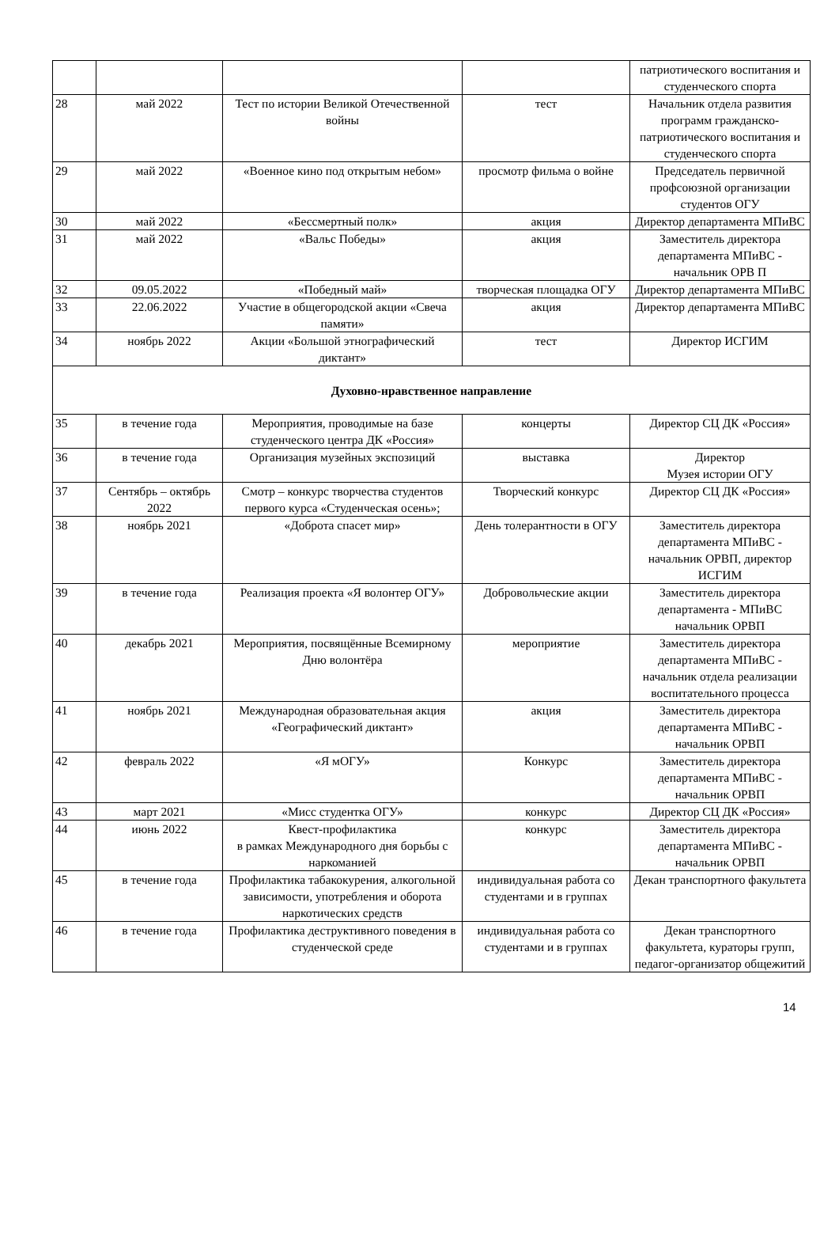| | | | | патриотического воспитания и студенческого спорта |
| 28 | май 2022 | Тест по истории Великой Отечественной войны | тест | Начальник отдела развития программ гражданско-патриотического воспитания и студенческого спорта |
| 29 | май 2022 | «Военное кино под открытым небом» | просмотр фильма о войне | Председатель первичной профсоюзной организации студентов ОГУ |
| 30 | май 2022 | «Бессмертный полк» | акция | Директор департамента МПиВС |
| 31 | май 2022 | «Вальс Победы» | акция | Заместитель директора департамента МПиВС - начальник ОРВ П |
| 32 | 09.05.2022 | «Победный май» | творческая площадка ОГУ | Директор департамента МПиВС |
| 33 | 22.06.2022 | Участие в общегородской акции «Свеча памяти» | акция | Директор департамента МПиВС |
| 34 | ноябрь 2022 | Акции «Большой этнографический диктант» | тест | Директор ИСГИМ |
| Духовно-нравственное направление | | | | |
| 35 | в течение года | Мероприятия, проводимые на базе студенческого центра ДК «Россия» | концерты | Директор СЦ ДК «Россия» |
| 36 | в течение года | Организация музейных экспозиций | выставка | Директор Музея истории ОГУ |
| 37 | Сентябрь – октябрь 2022 | Смотр – конкурс творчества студентов первого курса «Студенческая осень»; | Творческий конкурс | Директор СЦ ДК «Россия» |
| 38 | ноябрь 2021 | «Доброта спасет мир» | День толерантности в ОГУ | Заместитель директора департамента МПиВС - начальник ОРВП, директор ИСГИМ |
| 39 | в течение года | Реализация проекта «Я волонтер ОГУ» | Добровольческие акции | Заместитель директора департамента - МПиВС начальник ОРВП |
| 40 | декабрь 2021 | Мероприятия, посвящённые Всемирному Дню волонтёра | мероприятие | Заместитель директора департамента МПиВС - начальник отдела реализации воспитательного процесса |
| 41 | ноябрь 2021 | Международная образовательная акция «Географический диктант» | акция | Заместитель директора департамента МПиВС - начальник ОРВП |
| 42 | февраль 2022 | «Я мОГУ» | Конкурс | Заместитель директора департамента МПиВС - начальник ОРВП |
| 43 | март 2021 | «Мисс студентка ОГУ» | конкурс | Директор СЦ ДК «Россия» |
| 44 | июнь 2022 | Квест-профилактика в рамках Международного дня борьбы с наркоманией | конкурс | Заместитель директора департамента МПиВС - начальник ОРВП |
| 45 | в течение года | Профилактика табакокурения, алкогольной зависимости, употребления и оборота наркотических средств | индивидуальная работа со студентами и в группах | Декан транспортного факультета |
| 46 | в течение года | Профилактика деструктивного поведения в студенческой среде | индивидуальная работа со студентами и в группах | Декан транспортного факультета, кураторы групп, педагог-организатор общежитий |
14